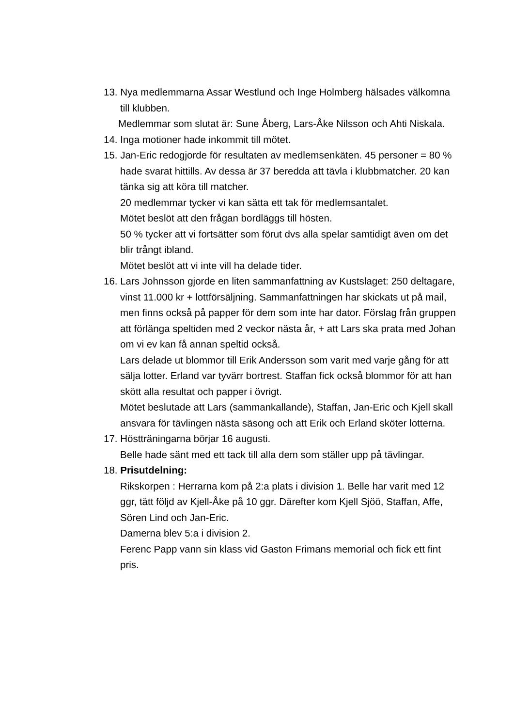13. Nya medlemmarna Assar Westlund och Inge Holmberg hälsades välkomna till klubben.
Medlemmar som slutat är: Sune Åberg, Lars-Åke Nilsson och Ahti Niskala.
14. Inga motioner hade inkommit till mötet.
15. Jan-Eric redogjorde för resultaten av medlemsenkäten. 45 personer = 80 % hade svarat hittills. Av dessa är 37 beredda att tävla i klubbmatcher. 20 kan tänka sig att köra till matcher.
20 medlemmar tycker vi kan sätta ett tak för medlemsantalet.
Mötet beslöt att den frågan bordläggs till hösten.
50 % tycker att vi fortsätter som förut dvs alla spelar samtidigt även om det blir trångt ibland.
Mötet beslöt att vi inte vill ha delade tider.
16. Lars Johnsson gjorde en liten sammanfattning av Kustslaget: 250 deltagare, vinst 11.000 kr + lottförsäljning. Sammanfattningen har skickats ut på mail, men finns också på papper för dem som inte har dator. Förslag från gruppen att förlänga speltiden med 2 veckor nästa år, + att Lars ska prata med Johan om vi ev kan få annan speltid också.
Lars delade ut blommor till Erik Andersson som varit med varje gång för att sälja lotter. Erland var tyvärr bortrest. Staffan fick också blommor för att han skött alla resultat och papper i övrigt.
Mötet beslutade att Lars (sammankallande), Staffan, Jan-Eric och Kjell skall ansvara för tävlingen nästa säsong och att Erik och Erland sköter lotterna.
17. Höstträningarna börjar 16 augusti.
Belle hade sänt med ett tack till alla dem som ställer upp på tävlingar.
18. Prisutdelning:
Rikskorpen : Herrarna kom på 2:a plats i division 1. Belle har varit med 12 ggr, tätt följd av Kjell-Åke på 10 ggr. Därefter kom Kjell Sjöö, Staffan, Affe, Sören Lind och Jan-Eric.
Damerna blev 5:a i division 2.
Ferenc Papp vann sin klass vid Gaston Frimans memorial och fick ett fint pris.